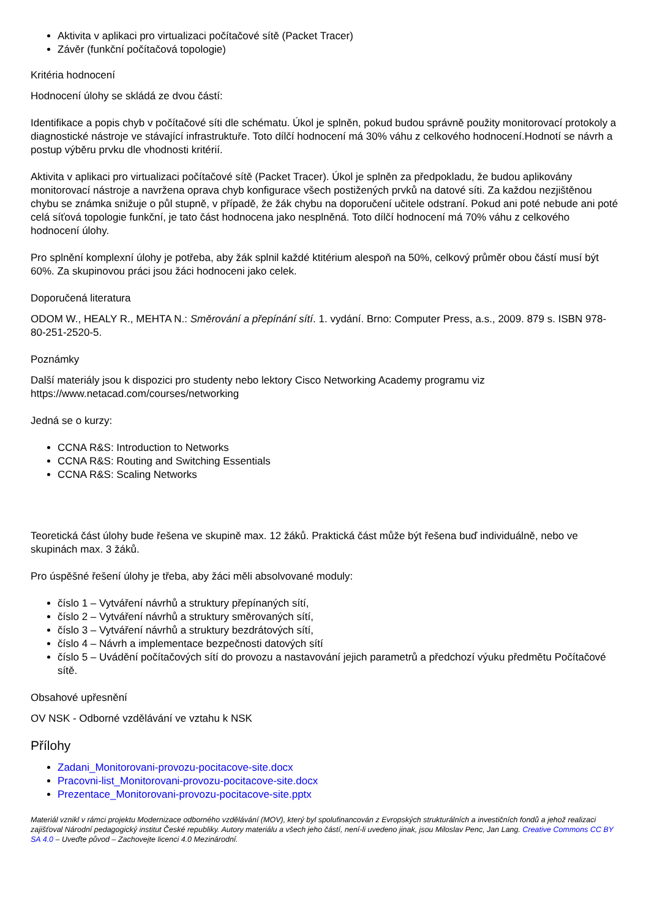Aktivita v aplikaci pro virtualizaci počítačové sítě (Packet Tracer)
Závěr (funkční počítačová topologie)
Kritéria hodnocení
Hodnocení úlohy se skládá ze dvou částí:
Identifikace a popis chyb v počítačové síti dle schématu. Úkol je splněn, pokud budou správně použity monitorovací protokoly a diagnostické nástroje ve stávající infrastruktuře. Toto dílčí hodnocení má 30% váhu z celkového hodnocení.Hodnotí se návrh a postup výběru prvku dle vhodnosti kritérií.
Aktivita v aplikaci pro virtualizaci počítačové sítě (Packet Tracer). Úkol je splněn za předpokladu, že budou aplikovány monitorovací nástroje a navržena oprava chyb konfigurace všech postižených prvků na datové síti. Za každou nezjištěnou chybu se známka snižuje o půl stupně, v případě, že žák chybu na doporučení učitele odstraní. Pokud ani poté nebude ani poté celá síťová topologie funkční, je tato část hodnocena jako nesplněná. Toto dílčí hodnocení má 70% váhu z celkového hodnocení úlohy.
Pro splnění komplexní úlohy je potřeba, aby žák splnil každé ktitérium alespoň na 50%, celkový průměr obou částí musí být 60%. Za skupinovou práci jsou žáci hodnoceni jako celek.
Doporučená literatura
ODOM W., HEALY R., MEHTA N.: Směrování a přepínání sítí. 1. vydání. Brno: Computer Press, a.s., 2009. 879 s. ISBN 978-80-251-2520-5.
Poznámky
Další materiály jsou k dispozici pro studenty nebo lektory Cisco Networking Academy programu viz https://www.netacad.com/courses/networking
Jedná se o kurzy:
CCNA R&S: Introduction to Networks
CCNA R&S: Routing and Switching Essentials
CCNA R&S: Scaling Networks
Teoretická část úlohy bude řešena ve skupině max. 12 žáků. Praktická část může být řešena buď individuálně, nebo ve skupinách max. 3 žáků.
Pro úspěšné řešení úlohy je třeba, aby žáci měli absolvované moduly:
číslo 1 – Vytváření návrhů a struktury přepínaných sítí,
číslo 2 – Vytváření návrhů a struktury směrovaných sítí,
číslo 3 – Vytváření návrhů a struktury bezdrátových sítí,
číslo 4 – Návrh a implementace bezpečnosti datových sítí
číslo 5 – Uvádění počítačových sítí do provozu a nastavování jejich parametrů a předchozí výuku předmětu Počítačové sítě.
Obsahové upřesnění
OV NSK - Odborné vzdělávání ve vztahu k NSK
Přílohy
Zadani_Monitorovani-provozu-pocitacove-site.docx
Pracovni-list_Monitorovani-provozu-pocitacove-site.docx
Prezentace_Monitorovani-provozu-pocitacove-site.pptx
Materiál vznikl v rámci projektu Modernizace odborného vzdělávání (MOV), který byl spolufinancován z Evropských strukturálních a investičních fondů a jehož realizaci zajišťoval Národní pedagogický institut České republiky. Autory materiálu a všech jeho částí, není-li uvedeno jinak, jsou Miloslav Penc, Jan Lang. Creative Commons CC BY SA 4.0 – Uveďte původ – Zachovejte licenci 4.0 Mezinárodní.